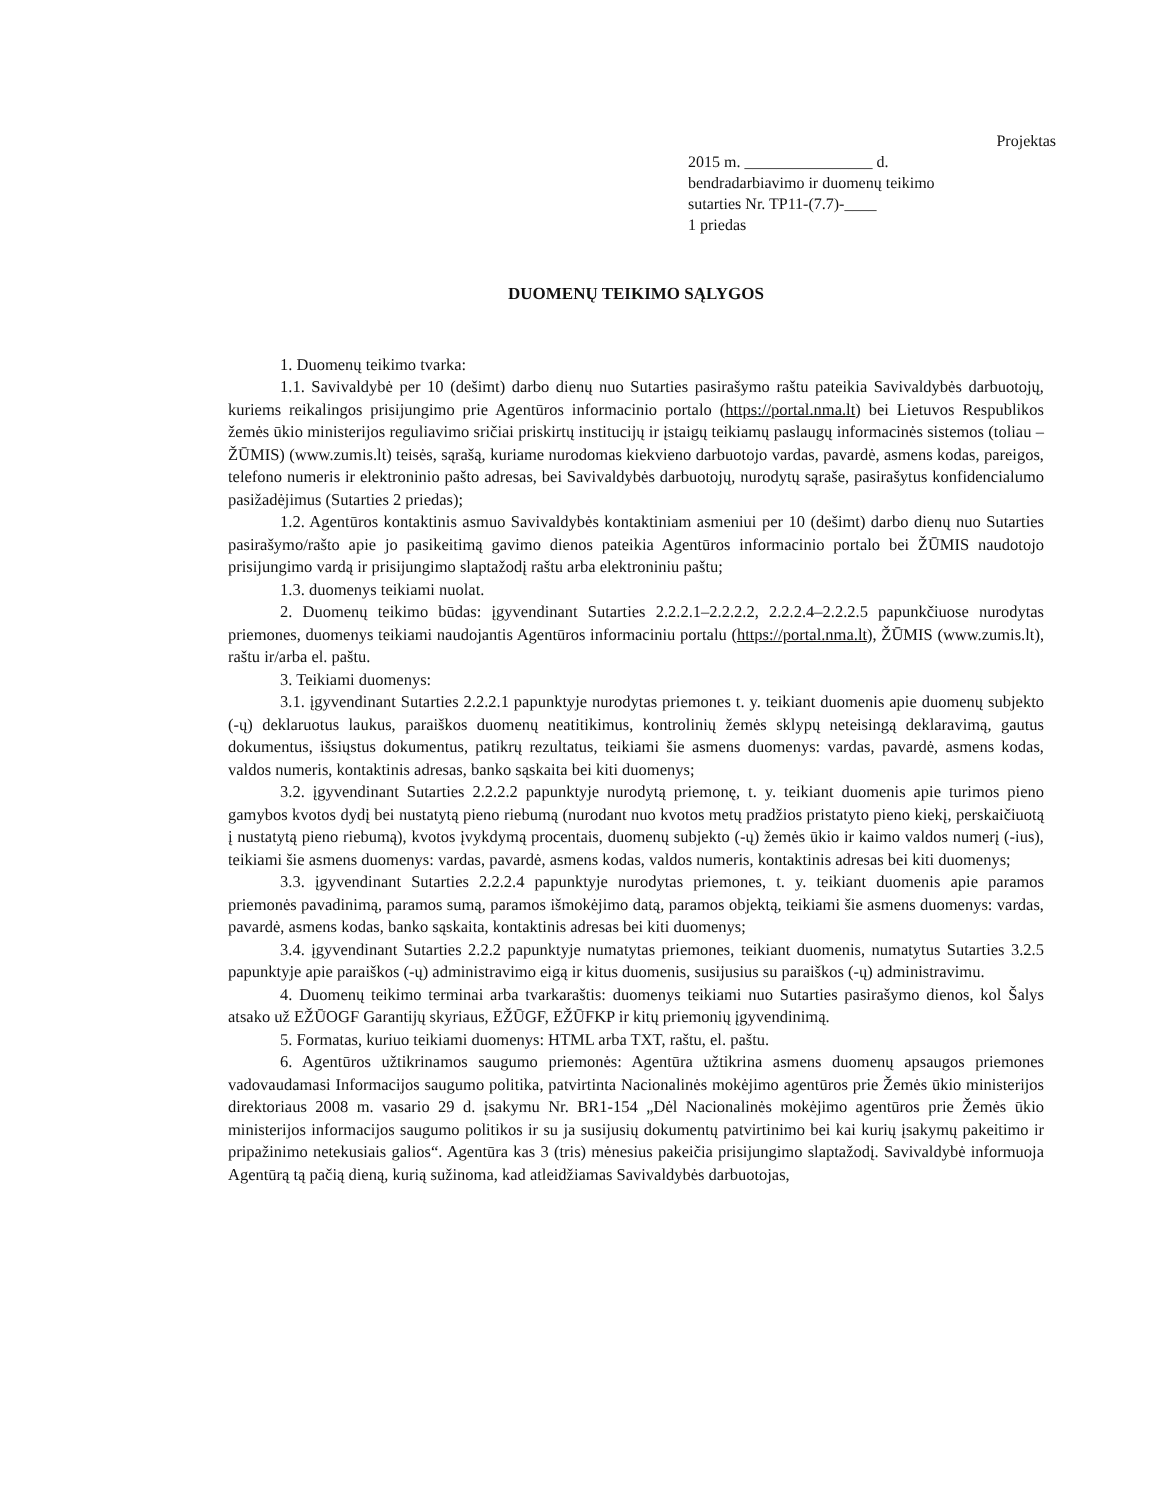Projektas
2015 m. ________________ d.
bendradarbiavimo ir duomenų teikimo
sutarties Nr. TP11-(7.7)-____
1 priedas
DUOMENŲ TEIKIMO SĄLYGOS
1. Duomenų teikimo tvarka:
1.1. Savivaldybė per 10 (dešimt) darbo dienų nuo Sutarties pasirašymo raštu pateikia Savivaldybės darbuotojų, kuriems reikalingos prisijungimo prie Agentūros informacinio portalo (https://portal.nma.lt) bei Lietuvos Respublikos žemės ūkio ministerijos reguliavimo sričiai priskirtų institucijų ir įstaigų teikiamų paslaugų informacinės sistemos (toliau – ŽŪMIS) (www.zumis.lt) teisės, sąrašą, kuriame nurodomas kiekvieno darbuotojo vardas, pavardė, asmens kodas, pareigos, telefono numeris ir elektroninio pašto adresas, bei Savivaldybės darbuotojų, nurodytų sąraše, pasirašytus konfidencialumo pasižadėjimus (Sutarties 2 priedas);
1.2. Agentūros kontaktinis asmuo Savivaldybės kontaktiniam asmeniui per 10 (dešimt) darbo dienų nuo Sutarties pasirašymo/rašto apie jo pasikeitimą gavimo dienos pateikia Agentūros informacinio portalo bei ŽŪMIS naudotojo prisijungimo vardą ir prisijungimo slaptažodį raštu arba elektroniniu paštu;
1.3. duomenys teikiami nuolat.
2. Duomenų teikimo būdas: įgyvendinant Sutarties 2.2.2.1–2.2.2.2, 2.2.2.4–2.2.2.5 papunkčiuose nurodytas priemones, duomenys teikiami naudojantis Agentūros informaciniu portalu (https://portal.nma.lt), ŽŪMIS (www.zumis.lt), raštu ir/arba el. paštu.
3. Teikiami duomenys:
3.1. įgyvendinant Sutarties 2.2.2.1 papunktyje nurodytas priemones t. y. teikiant duomenis apie duomenų subjekto (-ų) deklaruotus laukus, paraiškos duomenų neatitikimus, kontrolinių žemės sklypų neteisingą deklaravimą, gautus dokumentus, išsiųstus dokumentus, patikrų rezultatus, teikiami šie asmens duomenys: vardas, pavardė, asmens kodas, valdos numeris, kontaktinis adresas, banko sąskaita bei kiti duomenys;
3.2. įgyvendinant Sutarties 2.2.2.2 papunktyje nurodytą priemonę, t. y. teikiant duomenis apie turimos pieno gamybos kvotos dydį bei nustatytą pieno riebumą (nurodant nuo kvotos metų pradžios pristatyto pieno kiekį, perskaičiuotą į nustatytą pieno riebumą), kvotos įvykdymą procentais, duomenų subjekto (-ų) žemės ūkio ir kaimo valdos numerį (-ius), teikiami šie asmens duomenys: vardas, pavardė, asmens kodas, valdos numeris, kontaktinis adresas bei kiti duomenys;
3.3. įgyvendinant Sutarties 2.2.2.4 papunktyje nurodytas priemones, t. y. teikiant duomenis apie paramos priemonės pavadinimą, paramos sumą, paramos išmokėjimo datą, paramos objektą, teikiami šie asmens duomenys: vardas, pavardė, asmens kodas, banko sąskaita, kontaktinis adresas bei kiti duomenys;
3.4. įgyvendinant Sutarties 2.2.2 papunktyje numatytas priemones, teikiant duomenis, numatytus Sutarties 3.2.5 papunktyje apie paraiškos (-ų) administravimo eigą ir kitus duomenis, susijusius su paraiškos (-ų) administravimu.
4. Duomenų teikimo terminai arba tvarkaraštis: duomenys teikiami nuo Sutarties pasirašymo dienos, kol Šalys atsako už EŽŪOGF Garantijų skyriaus, EŽŪGF, EŽŪFKP ir kitų priemonių įgyvendinimą.
5. Formatas, kuriuo teikiami duomenys: HTML arba TXT, raštu, el. paštu.
6. Agentūros užtikrinamos saugumo priemonės: Agentūra užtikrina asmens duomenų apsaugos priemones vadovaudamasi Informacijos saugumo politika, patvirtinta Nacionalinės mokėjimo agentūros prie Žemės ūkio ministerijos direktoriaus 2008 m. vasario 29 d. įsakymu Nr. BR1-154 „Dėl Nacionalinės mokėjimo agentūros prie Žemės ūkio ministerijos informacijos saugumo politikos ir su ja susijusių dokumentų patvirtinimo bei kai kurių įsakymų pakeitimo ir pripažinimo netekusiais galios“. Agentūra kas 3 (tris) mėnesius pakeičia prisijungimo slaptažodį. Savivaldybė informuoja Agentūrą tą pačią dieną, kurią sužinoma, kad atleidžiamas Savivaldybės darbuotojas,